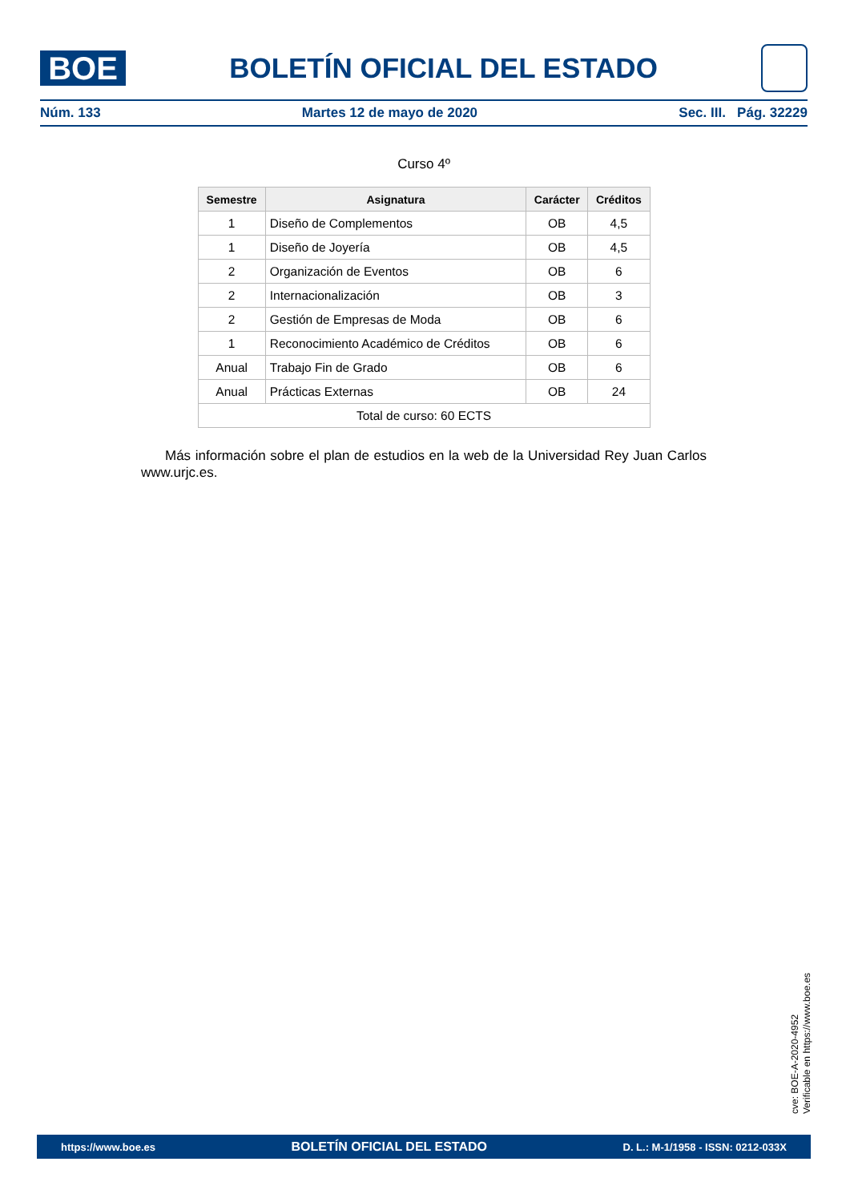BOE
BOLETÍN OFICIAL DEL ESTADO
Núm. 133 Martes 12 de mayo de 2020 Sec. III. Pág. 32229
Curso 4º
| Semestre | Asignatura | Carácter | Créditos |
| --- | --- | --- | --- |
| 1 | Diseño de Complementos | OB | 4,5 |
| 1 | Diseño de Joyería | OB | 4,5 |
| 2 | Organización de Eventos | OB | 6 |
| 2 | Internacionalización | OB | 3 |
| 2 | Gestión de Empresas de Moda | OB | 6 |
| 1 | Reconocimiento Académico de Créditos | OB | 6 |
| Anual | Trabajo Fin de Grado | OB | 6 |
| Anual | Prácticas Externas | OB | 24 |
| Total de curso: 60 ECTS | | | |
Más información sobre el plan de estudios en la web de la Universidad Rey Juan Carlos www.urjc.es.
cve: BOE-A-2020-4952
Verificable en https://www.boe.es
https://www.boe.es BOLETÍN OFICIAL DEL ESTADO D. L.: M-1/1958 - ISSN: 0212-033X